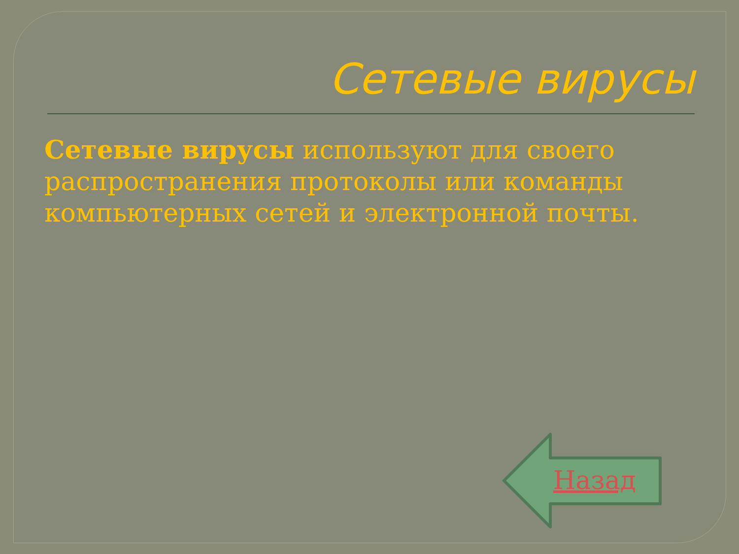Сетевые вирусы
Сетевые вирусы используют для своего распространения протоколы или команды компьютерных сетей и электронной почты.
Назад